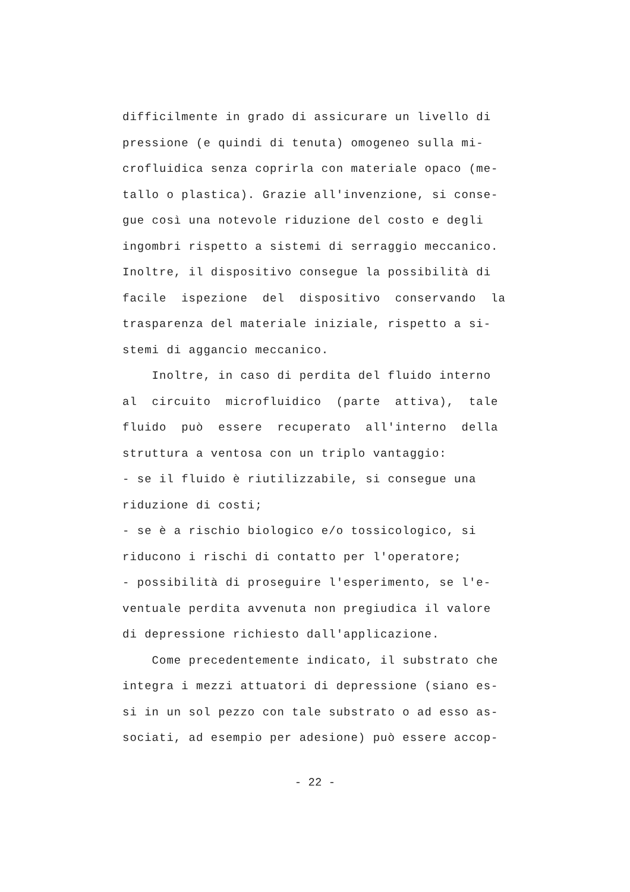difficilmente in grado di assicurare un livello di
pressione (e quindi di tenuta) omogeneo sulla mi-
crofluidica senza coprirla con materiale opaco (me-
tallo o plastica). Grazie all'invenzione, si conse-
gue così una notevole riduzione del costo e degli
ingombri rispetto a sistemi di serraggio meccanico.
Inoltre, il dispositivo consegue la possibilità di
facile ispezione del dispositivo conservando la
trasparenza del materiale iniziale, rispetto a si-
stemi di aggancio meccanico.
Inoltre, in caso di perdita del fluido interno
al circuito microfluidico (parte attiva), tale
fluido può essere recuperato all'interno della
struttura a ventosa con un triplo vantaggio:
- se il fluido è riutilizzabile, si consegue una
riduzione di costi;
- se è a rischio biologico e/o tossicologico, si
riducono i rischi di contatto per l'operatore;
- possibilità di proseguire l'esperimento, se l'e-
ventuale perdita avvenuta non pregiudica il valore
di depressione richiesto dall'applicazione.
Come precedentemente indicato, il substrato che
integra i mezzi attuatori di depressione (siano es-
si in un sol pezzo con tale substrato o ad esso as-
sociati, ad esempio per adesione) può essere accop-
- 22 -